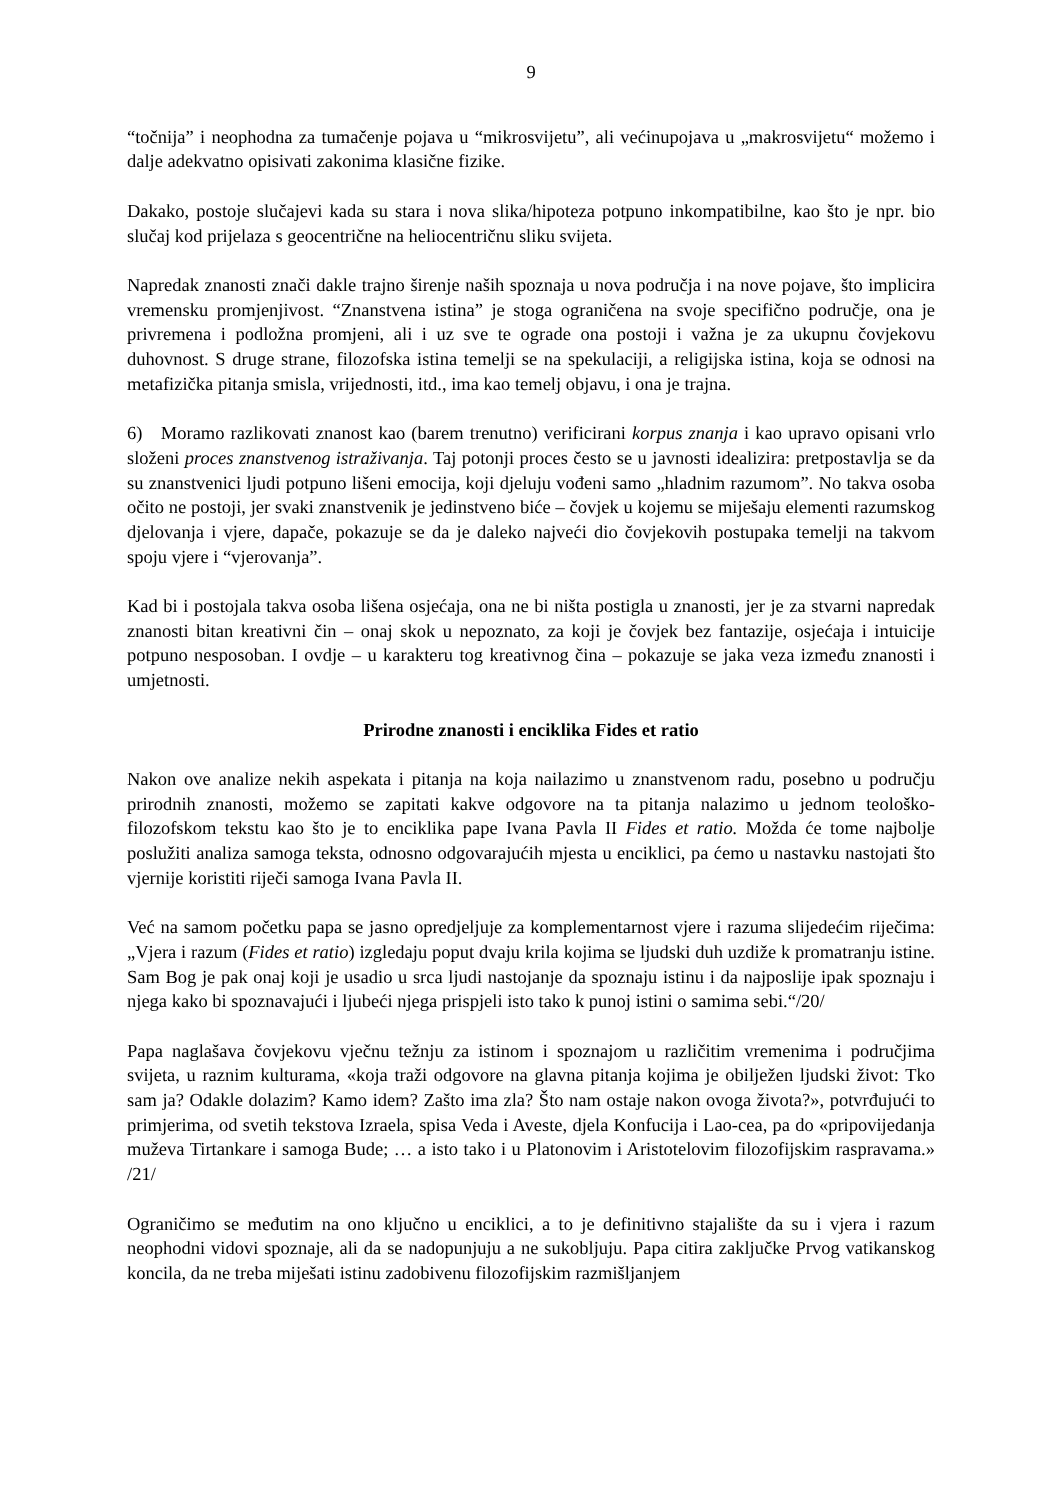9
“točnija” i neophodna za tumačenje pojava u “mikrosvijetu”, ali većinupojava u „makrosvijetu“ možemo i dalje adekvatno opisivati zakonima klasične fizike.
Dakako, postoje slučajevi kada su stara i nova slika/hipoteza potpuno inkompatibilne, kao što je npr. bio slučaj kod prijelaza s geocentrične na heliocentričnu sliku svijeta.
Napredak znanosti znači dakle trajno širenje naših spoznaja u nova područja i na nove pojave, što implicira vremensku promjenjivost. “Znanstvena istina” je stoga ograničena na svoje specifično područje, ona je privremena i podložna promjeni, ali i uz sve te ograde ona postoji i važna je za ukupnu čovjekovu duhovnost. S druge strane, filozofska istina temelji se na spekulaciji, a religijska istina, koja se odnosi na metafizička pitanja smisla, vrijednosti, itd., ima kao temelj objavu, i ona je trajna.
6) Moramo razlikovati znanost kao (barem trenutno) verificirani korpus znanja i kao upravo opisani vrlo složeni proces znanstvenog istraživanja. Taj potonji proces često se u javnosti idealizira: pretpostavlja se da su znanstvenici ljudi potpuno lišeni emocija, koji djeluju vođeni samo „hladnim razumom”. No takva osoba očito ne postoji, jer svaki znanstvenik je jedinstveno biće – čovjek u kojemu se miješaju elementi razumskog djelovanja i vjere, dapače, pokazuje se da je daleko najveći dio čovjekovih postupaka temelji na takvom spoju vjere i “vjerovanja”.
Kad bi i postojala takva osoba lišena osjećaja, ona ne bi ništa postigla u znanosti, jer je za stvarni napredak znanosti bitan kreativni čin – onaj skok u nepoznato, za koji je čovjek bez fantazije, osjećaja i intuicije potpuno nesposoban. I ovdje – u karakteru tog kreativnog čina – pokazuje se jaka veza između znanosti i umjetnosti.
Prirodne znanosti i enciklika Fides et ratio
Nakon ove analize nekih aspekata i pitanja na koja nailazimo u znanstvenom radu, posebno u području prirodnih znanosti, možemo se zapitati kakve odgovore na ta pitanja nalazimo u jednom teološko-filozofskom tekstu kao što je to enciklika pape Ivana Pavla II Fides et ratio. Možda će tome najbolje poslužiti analiza samoga teksta, odnosno odgovarajućih mjesta u enciklici, pa ćemo u nastavku nastojati što vjernije koristiti riječi samoga Ivana Pavla II.
Već na samom početku papa se jasno opredjeljuje za komplementarnost vjere i razuma slijedećim riječima: „Vjera i razum (Fides et ratio) izgledaju poput dvaju krila kojima se ljudski duh uzdiže k promatranju istine. Sam Bog je pak onaj koji je usadio u srca ljudi nastojanje da spoznaju istinu i da najposlije ipak spoznaju i njega kako bi spoznavajući i ljubeći njega prispjeli isto tako k punoj istini o samima sebi.“/20/
Papa naglašava čovjekovu vječnu težnju za istinom i spoznajom u različitim vremenima i područjima svijeta, u raznim kulturama, «koja traži odgovore na glavna pitanja kojima je obilježen ljudski život: Tko sam ja? Odakle dolazim? Kamo idem? Zašto ima zla? Što nam ostaje nakon ovoga života?», potvrđujući to primjerima, od svetih tekstova Izraela, spisa Veda i Aveste, djela Konfucija i Lao-cea, pa do «pripovijedanja muževa Tirtankare i samoga Bude; … a isto tako i u Platonovim i Aristotelovim filozofijskim raspravama.» /21/
Ograničimo se međutim na ono ključno u enciklici, a to je definitivno stajalište da su i vjera i razum neophodni vidovi spoznaje, ali da se nadopunjuju a ne sukobljuju. Papa citira zaključke Prvog vatikanskog koncila, da ne treba miješati istinu zadobivenu filozofijskim razmišljanjem